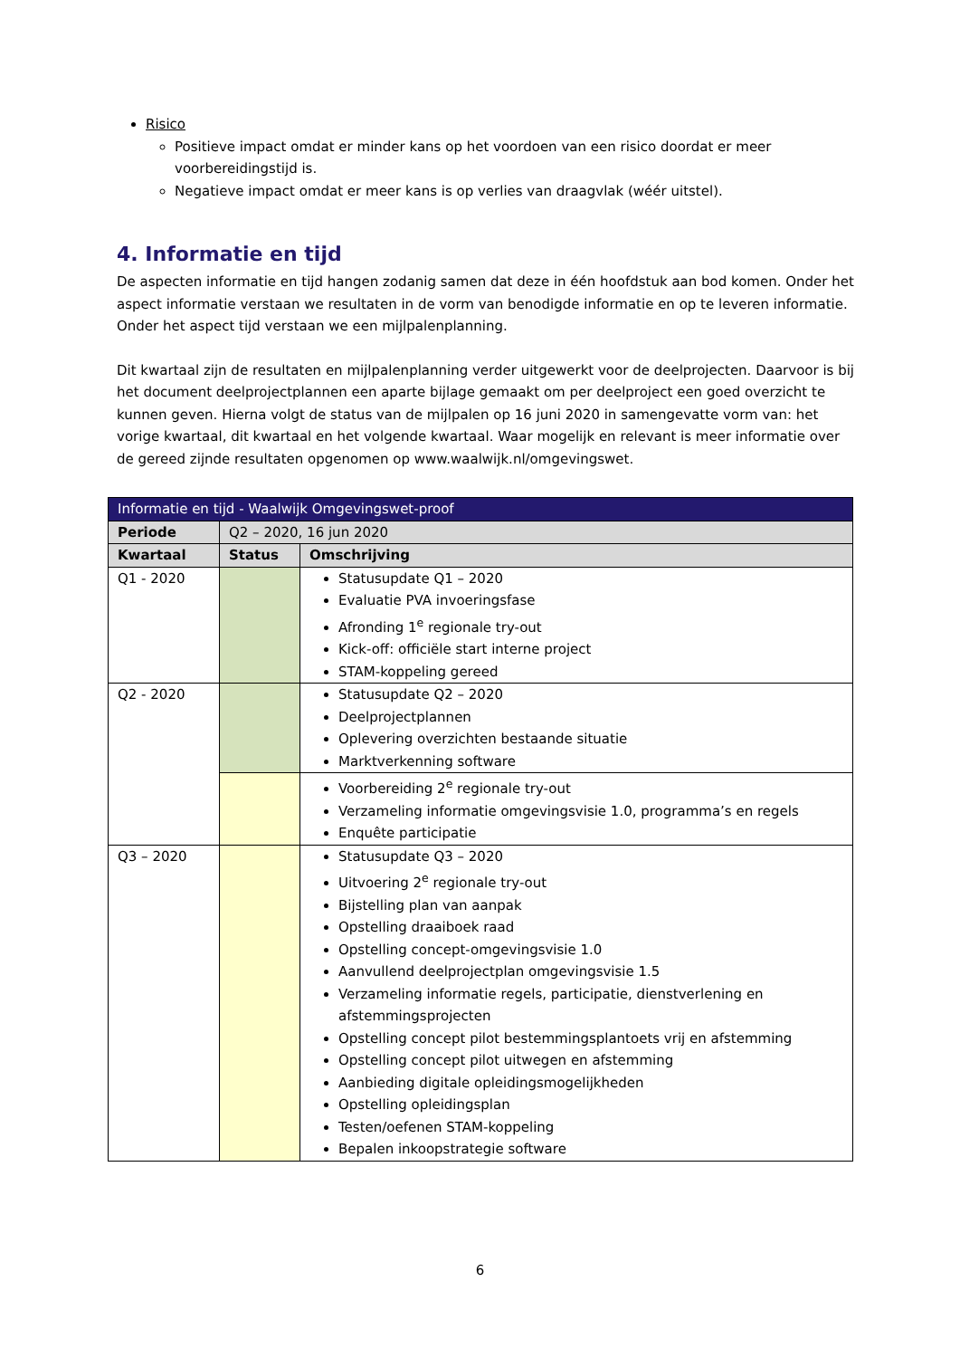Risico
Positieve impact omdat er minder kans op het voordoen van een risico doordat er meer voorbereidingstijd is.
Negatieve impact omdat er meer kans is op verlies van draagvlak (wéér uitstel).
4. Informatie en tijd
De aspecten informatie en tijd hangen zodanig samen dat deze in één hoofdstuk aan bod komen. Onder het aspect informatie verstaan we resultaten in de vorm van benodigde informatie en op te leveren informatie. Onder het aspect tijd verstaan we een mijlpalenplanning.
Dit kwartaal zijn de resultaten en mijlpalenplanning verder uitgewerkt voor de deelprojecten. Daarvoor is bij het document deelprojectplannen een aparte bijlage gemaakt om per deelproject een goed overzicht te kunnen geven. Hierna volgt de status van de mijlpalen op 16 juni 2020 in samengevatte vorm van: het vorige kwartaal, dit kwartaal en het volgende kwartaal. Waar mogelijk en relevant is meer informatie over de gereed zijnde resultaten opgenomen op www.waalwijk.nl/omgevingswet.
| Informatie en tijd - Waalwijk Omgevingswet-proof | | |
| --- | --- | --- |
| Periode | Q2 – 2020, 16 jun 2020 | |
| Kwartaal | Status | Omschrijving |
| Q1 - 2020 | | Statusupdate Q1 – 2020 Evaluatie PVA invoeringsfase Afronding 1<sup>e</sup> regionale try-out Kick-off: officiële start interne project STAM-koppeling gereed |
| Q2 - 2020 | | Statusupdate Q2 – 2020 Deelprojectplannen Oplevering overzichten bestaande situatie Marktverkenning software |
| | | Voorbereiding 2<sup>e</sup> regionale try-out Verzameling informatie omgevingsvisie 1.0, programma’s en regels Enquête participatie |
| Q3 – 2020 | | Statusupdate Q3 – 2020 Uitvoering 2<sup>e</sup> regionale try-out Bijstelling plan van aanpak Opstelling draaiboek raad Opstelling concept-omgevingsvisie 1.0 Aanvullend deelprojectplan omgevingsvisie 1.5 Verzameling informatie regels, participatie, dienstverlening en afstemmingsprojecten Opstelling concept pilot bestemmingsplantoets vrij en afstemming Opstelling concept pilot uitwegen en afstemming Aanbieding digitale opleidingsmogelijkheden Opstelling opleidingsplan Testen/oefenen STAM-koppeling Bepalen inkoopstrategie software |
6